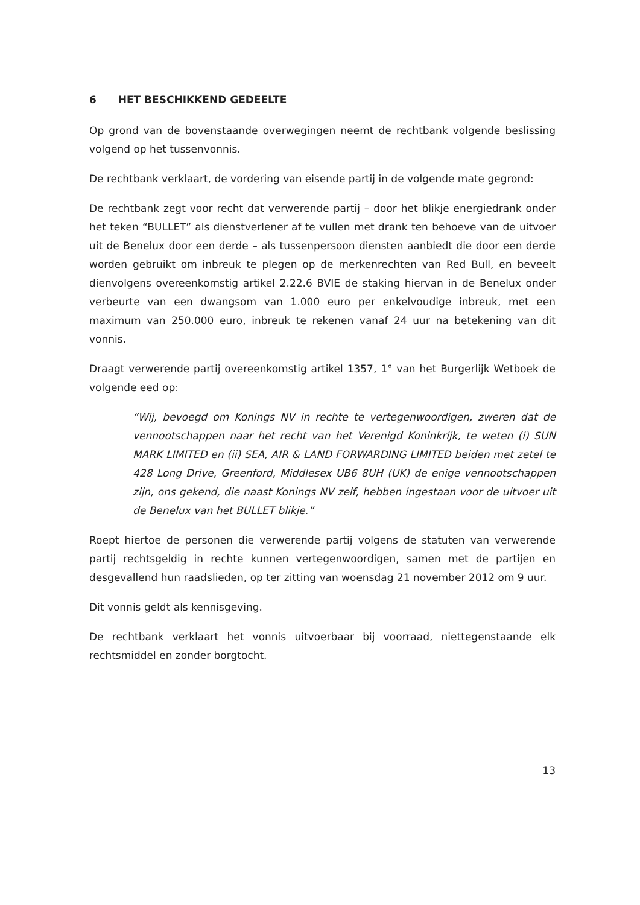6 HET BESCHIKKEND GEDEELTE
Op grond van de bovenstaande overwegingen neemt de rechtbank volgende beslissing volgend op het tussenvonnis.
De rechtbank verklaart, de vordering van eisende partij in de volgende mate gegrond:
De rechtbank zegt voor recht dat verwerende partij – door het blikje energiedrank onder het teken “BULLET” als dienstverlener af te vullen met drank ten behoeve van de uitvoer uit de Benelux door een derde – als tussenpersoon diensten aanbiedt die door een derde worden gebruikt om inbreuk te plegen op de merkenrechten van Red Bull, en beveelt dienvolgens overeenkomstig artikel 2.22.6 BVIE de staking hiervan in de Benelux onder verbeurte van een dwangsom van 1.000 euro per enkelvoudige inbreuk, met een maximum van 250.000 euro, inbreuk te rekenen vanaf 24 uur na betekening van dit vonnis.
Draagt verwerende partij overeenkomstig artikel 1357, 1° van het Burgerlijk Wetboek de volgende eed op:
“Wij, bevoegd om Konings NV in rechte te vertegenwoordigen, zweren dat de vennootschappen naar het recht van het Verenigd Koninkrijk, te weten (i) SUN MARK LIMITED en (ii) SEA, AIR & LAND FORWARDING LIMITED beiden met zetel te 428 Long Drive, Greenford, Middlesex UB6 8UH (UK) de enige vennootschappen zijn, ons gekend, die naast Konings NV zelf, hebben ingestaan voor de uitvoer uit de Benelux van het BULLET blikje.”
Roept hiertoe de personen die verwerende partij volgens de statuten van verwerende partij rechtsgeldig in rechte kunnen vertegenwoordigen, samen met de partijen en desgevallend hun raadslieden, op ter zitting van woensdag 21 november 2012 om 9 uur.
Dit vonnis geldt als kennisgeving.
De rechtbank verklaart het vonnis uitvoerbaar bij voorraad, niettegenstaande elk rechtsmiddel en zonder borgtocht.
13